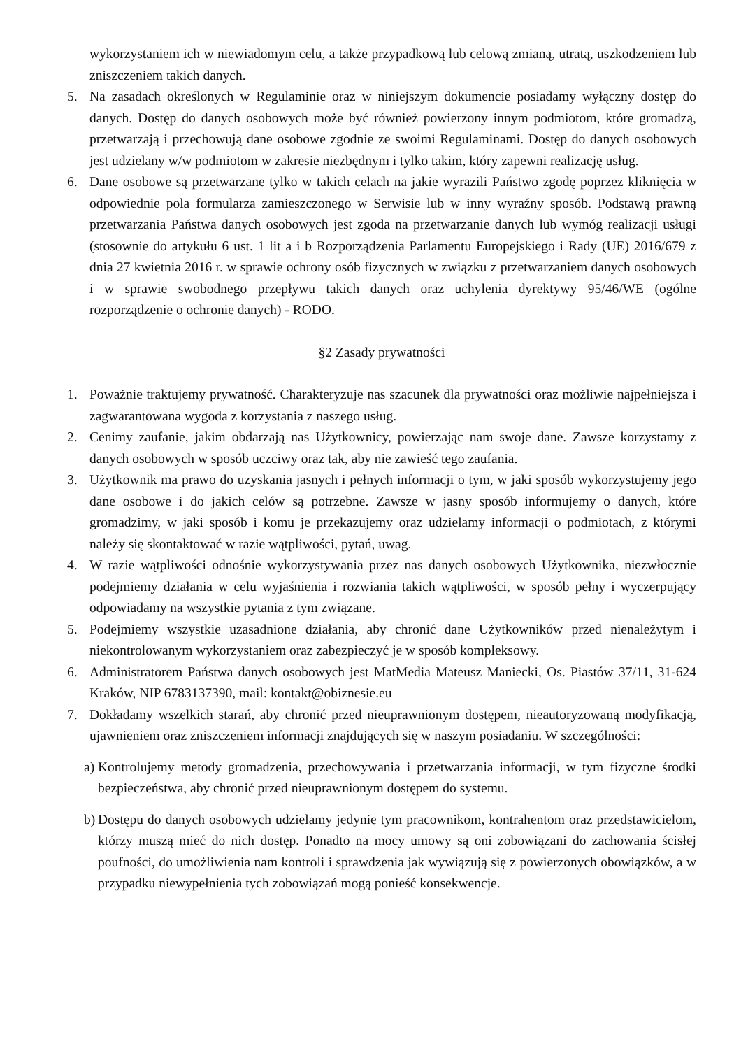wykorzystaniem ich w niewiadomym celu, a także przypadkową lub celową zmianą, utratą, uszkodzeniem lub zniszczeniem takich danych.
5. Na zasadach określonych w Regulaminie oraz w niniejszym dokumencie posiadamy wyłączny dostęp do danych. Dostęp do danych osobowych może być również powierzony innym podmiotom, które gromadzą, przetwarzają i przechowują dane osobowe zgodnie ze swoimi Regulaminami. Dostęp do danych osobowych jest udzielany w/w podmiotom w zakresie niezbędnym i tylko takim, który zapewni realizację usług.
6. Dane osobowe są przetwarzane tylko w takich celach na jakie wyrazili Państwo zgodę poprzez kliknięcia w odpowiednie pola formularza zamieszczonego w Serwisie lub w inny wyraźny sposób. Podstawą prawną przetwarzania Państwa danych osobowych jest zgoda na przetwarzanie danych lub wymóg realizacji usługi (stosownie do artykułu 6 ust. 1 lit a i b Rozporządzenia Parlamentu Europejskiego i Rady (UE) 2016/679 z dnia 27 kwietnia 2016 r. w sprawie ochrony osób fizycznych w związku z przetwarzaniem danych osobowych i w sprawie swobodnego przepływu takich danych oraz uchylenia dyrektywy 95/46/WE (ogólne rozporządzenie o ochronie danych) - RODO.
§2 Zasady prywatności
1. Poważnie traktujemy prywatność. Charakteryzuje nas szacunek dla prywatności oraz możliwie najpełniejsza i zagwarantowana wygoda z korzystania z naszego usług.
2. Cenimy zaufanie, jakim obdarzają nas Użytkownicy, powierzając nam swoje dane. Zawsze korzystamy z danych osobowych w sposób uczciwy oraz tak, aby nie zawieść tego zaufania.
3. Użytkownik ma prawo do uzyskania jasnych i pełnych informacji o tym, w jaki sposób wykorzystujemy jego dane osobowe i do jakich celów są potrzebne. Zawsze w jasny sposób informujemy o danych, które gromadzimy, w jaki sposób i komu je przekazujemy oraz udzielamy informacji o podmiotach, z którymi należy się skontaktować w razie wątpliwości, pytań, uwag.
4. W razie wątpliwości odnośnie wykorzystywania przez nas danych osobowych Użytkownika, niezwłocznie podejmiemy działania w celu wyjaśnienia i rozwiania takich wątpliwości, w sposób pełny i wyczerpujący odpowiadamy na wszystkie pytania z tym związane.
5. Podejmiemy wszystkie uzasadnione działania, aby chronić dane Użytkowników przed nienależytym i niekontrolowanym wykorzystaniem oraz zabezpieczyć je w sposób kompleksowy.
6. Administratorem Państwa danych osobowych jest MatMedia Mateusz Maniecki, Os. Piastów 37/11, 31-624 Kraków, NIP 6783137390, mail: kontakt@obiznesie.eu
7. Dokładamy wszelkich starań, aby chronić przed nieuprawnionym dostępem, nieautoryzowaną modyfikacją, ujawnieniem oraz zniszczeniem informacji znajdujących się w naszym posiadaniu. W szczególności:
a)
Kontrolujemy metody gromadzenia, przechowywania i przetwarzania informacji, w tym fizyczne środki bezpieczeństwa, aby chronić przed nieuprawnionym dostępem do systemu.
b)
Dostępu do danych osobowych udzielamy jedynie tym pracownikom, kontrahentom oraz przedstawicielom, którzy muszą mieć do nich dostęp. Ponadto na mocy umowy są oni zobowiązani do zachowania ścisłej poufności, do umożliwienia nam kontroli i sprawdzenia jak wywiązują się z powierzonych obowiązków, a w przypadku niewypełnienia tych zobowiązań mogą ponieść konsekwencje.